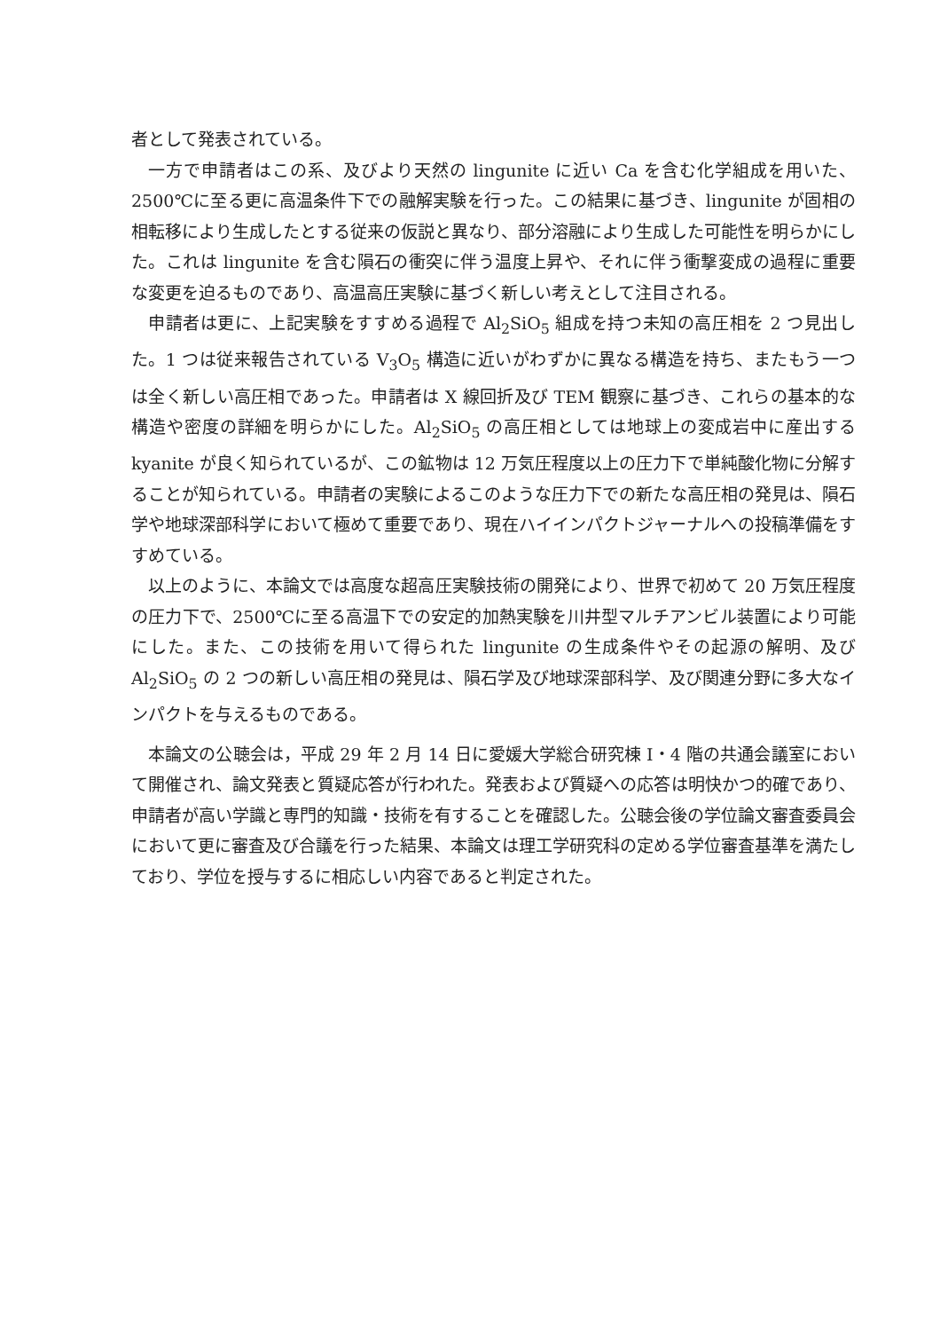者として発表されている。
一方で申請者はこの系、及びより天然の lingunite に近い Ca を含む化学組成を用いた、2500℃に至る更に高温条件下での融解実験を行った。この結果に基づき、lingunite が固相の相転移により生成したとする従来の仮説と異なり、部分溶融により生成した可能性を明らかにした。これは lingunite を含む隕石の衝突に伴う温度上昇や、それに伴う衝撃変成の過程に重要な変更を迫るものであり、高温高圧実験に基づく新しい考えとして注目される。
申請者は更に、上記実験をすすめる過程で Al<sub>2</sub>SiO<sub>5</sub> 組成を持つ未知の高圧相を 2 つ見出した。1 つは従来報告されている V<sub>3</sub>O<sub>5</sub> 構造に近いがわずかに異なる構造を持ち、またもう一つは全く新しい高圧相であった。申請者は X 線回折及び TEM 観察に基づき、これらの基本的な構造や密度の詳細を明らかにした。Al<sub>2</sub>SiO<sub>5</sub> の高圧相としては地球上の変成岩中に産出する kyanite が良く知られているが、この鉱物は 12 万気圧程度以上の圧力下で単純酸化物に分解することが知られている。申請者の実験によるこのような圧力下での新たな高圧相の発見は、隕石学や地球深部科学において極めて重要であり、現在ハイインパクトジャーナルへの投稿準備をすすめている。
以上のように、本論文では高度な超高圧実験技術の開発により、世界で初めて 20 万気圧程度の圧力下で、2500℃に至る高温下での安定的加熱実験を川井型マルチアンビル装置により可能にした。また、この技術を用いて得られた lingunite の生成条件やその起源の解明、及び Al<sub>2</sub>SiO<sub>5</sub> の 2 つの新しい高圧相の発見は、隕石学及び地球深部科学、及び関連分野に多大なインパクトを与えるものである。
本論文の公聴会は，平成 29 年 2 月 14 日に愛媛大学総合研究棟 I・4 階の共通会議室において開催され、論文発表と質疑応答が行われた。発表および質疑への応答は明快かつ的確であり、申請者が高い学識と専門的知識・技術を有することを確認した。公聴会後の学位論文審査委員会において更に審査及び合議を行った結果、本論文は理工学研究科の定める学位審査基準を満たしており、学位を授与するに相応しい内容であると判定された。